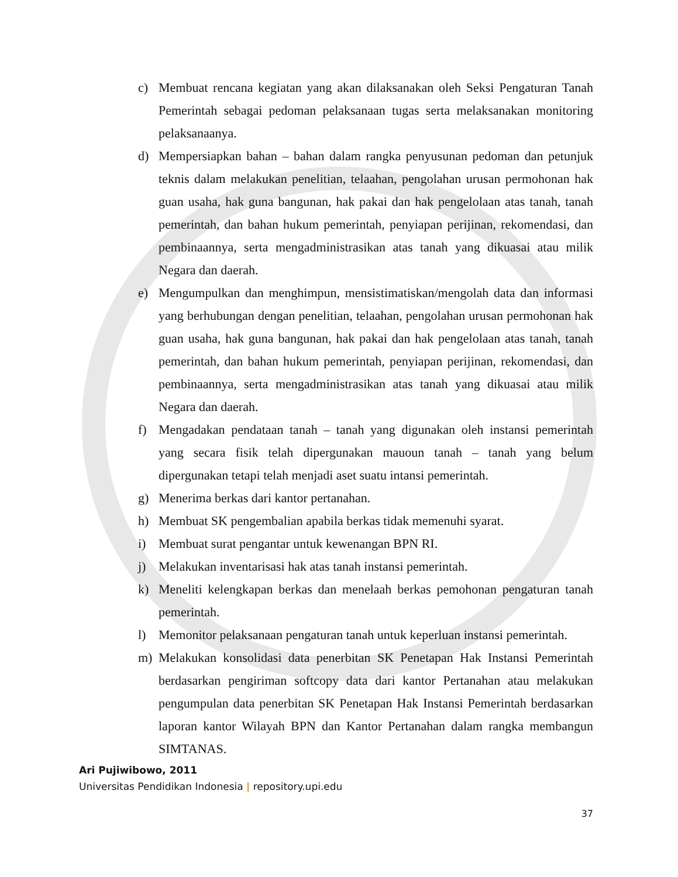c) Membuat rencana kegiatan yang akan dilaksanakan oleh Seksi Pengaturan Tanah Pemerintah sebagai pedoman pelaksanaan tugas serta melaksanakan monitoring pelaksanaanya.
d) Mempersiapkan bahan – bahan dalam rangka penyusunan pedoman dan petunjuk teknis dalam melakukan penelitian, telaahan, pengolahan urusan permohonan hak guan usaha, hak guna bangunan, hak pakai dan hak pengelolaan atas tanah, tanah pemerintah, dan bahan hukum pemerintah, penyiapan perijinan, rekomendasi, dan pembinaannya, serta mengadministrasikan atas tanah yang dikuasai atau milik Negara dan daerah.
e) Mengumpulkan dan menghimpun, mensistimatiskan/mengolah data dan informasi yang berhubungan dengan penelitian, telaahan, pengolahan urusan permohonan hak guan usaha, hak guna bangunan, hak pakai dan hak pengelolaan atas tanah, tanah pemerintah, dan bahan hukum pemerintah, penyiapan perijinan, rekomendasi, dan pembinaannya, serta mengadministrasikan atas tanah yang dikuasai atau milik Negara dan daerah.
f) Mengadakan pendataan tanah – tanah yang digunakan oleh instansi pemerintah yang secara fisik telah dipergunakan mauoun tanah – tanah yang belum dipergunakan tetapi telah menjadi aset suatu intansi pemerintah.
g) Menerima berkas dari kantor pertanahan.
h) Membuat SK pengembalian apabila berkas tidak memenuhi syarat.
i) Membuat surat pengantar untuk kewenangan BPN RI.
j) Melakukan inventarisasi hak atas tanah instansi pemerintah.
k) Meneliti kelengkapan berkas dan menelaah berkas pemohonan pengaturan tanah pemerintah.
l) Memonitor pelaksanaan pengaturan tanah untuk keperluan instansi pemerintah.
m) Melakukan konsolidasi data penerbitan SK Penetapan Hak Instansi Pemerintah berdasarkan pengiriman softcopy data dari kantor Pertanahan atau melakukan pengumpulan data penerbitan SK Penetapan Hak Instansi Pemerintah berdasarkan laporan kantor Wilayah BPN dan Kantor Pertanahan dalam rangka membangun SIMTANAS.
Ari Pujiwibowo, 2011
Universitas Pendidikan Indonesia | repository.upi.edu
37